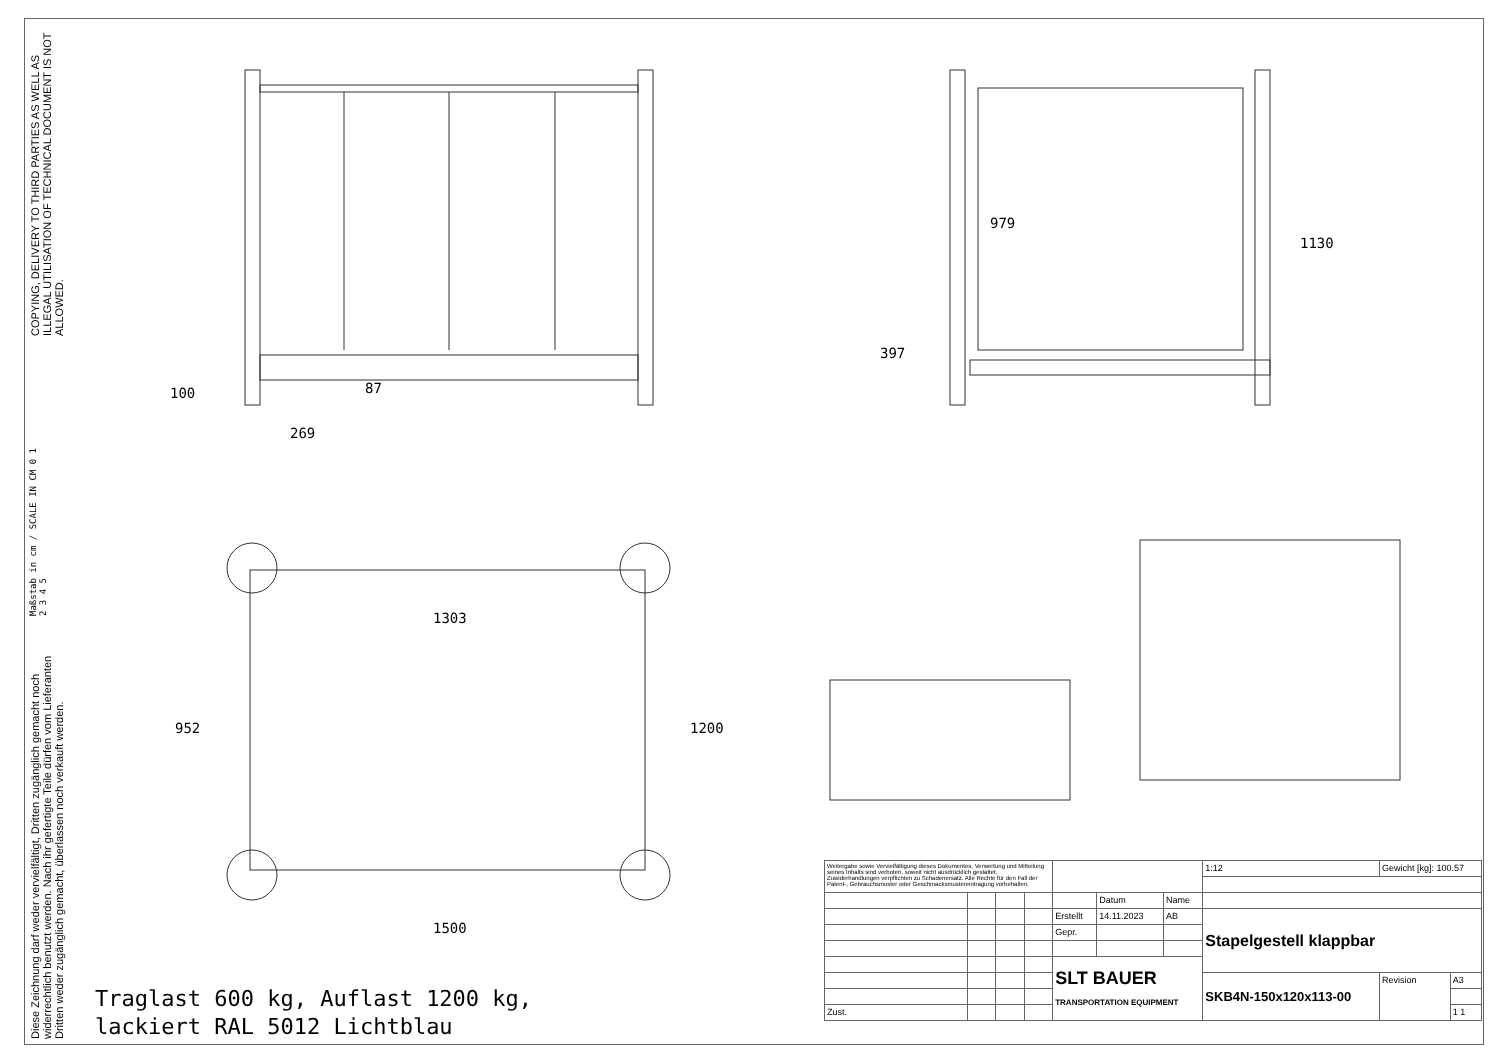COPYING, DELIVERY TO THIRD PARTIES AS WELL AS ILLEGAL UTILISATION OF TECHNICAL DOCUMENT IS NOT ALLOWED.
Diese Zeichnung darf weder vervielfältigt, Dritten zugänglich gemacht noch widerrechtlich benutzt werden. Nach ihr gefertigte Teile dürfen vom Lieferanten Dritten weder zugänglich gemacht, überlassen noch verkauft werden.
Maßstab in cm / SCALE IN CM 0 1 2 3 4 5
100 87
269
979
1130
397
1303
952 1200
1500
Traglast 600 kg, Auflast 1200 kg,
lackiert RAL 5012 Lichtblau
| Weitergabe sowie Vervielfältigung dieses Dokumentes, Verwertung und Mitteilung seines Inhalts sind verboten, soweit nicht ausdrücklich gestattet. Zuwiderhandlungen verpflichten zu Schadenersatz. Alle Rechte für den Fall der Patent-, Gebrauchsmuster oder Geschmacksmustereintragung vorbehalten. | | | | | | | 1:12 | Gewicht [kg]: 100.57 | |
| | | | | | Datum | Name | | | |
| | | | | Erstellt | 14.11.2023 | AB | Stapelgestell klappbar | | |
| | | | | Gepr. | | | | | |
| | | | | SLT BAUER TRANSPORTATION EQUIPMENT | | | | | |
| | | | | | | | SKB4N-150x120x113-00 | Revision | A3 |
| Zust. | | | | | | | | | 1 1 |